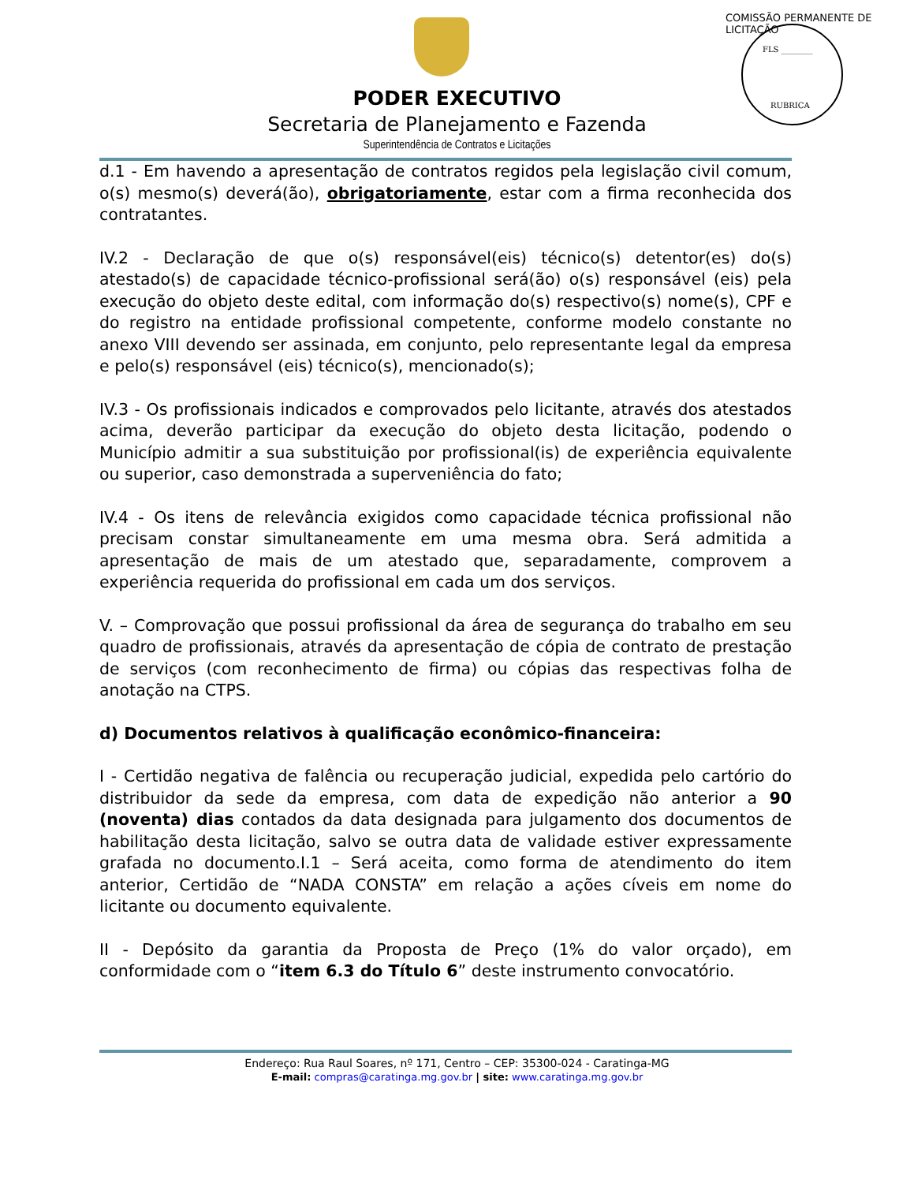FLS ________
RUBRICA
COMISSÃO PERMANENTE DE LICITAÇÃO
PODER EXECUTIVO
Secretaria de Planejamento e Fazenda
Superintendência de Contratos e Licitações
d.1 - Em havendo a apresentação de contratos regidos pela legislação civil comum, o(s) mesmo(s) deverá(ão), obrigatoriamente, estar com a firma reconhecida dos contratantes.
IV.2 - Declaração de que o(s) responsável(eis) técnico(s) detentor(es) do(s) atestado(s) de capacidade técnico-profissional será(ão) o(s) responsável (eis) pela execução do objeto deste edital, com informação do(s) respectivo(s) nome(s), CPF e do registro na entidade profissional competente, conforme modelo constante no anexo VIII devendo ser assinada, em conjunto, pelo representante legal da empresa e pelo(s) responsável (eis) técnico(s), mencionado(s);
IV.3 - Os profissionais indicados e comprovados pelo licitante, através dos atestados acima, deverão participar da execução do objeto desta licitação, podendo o Município admitir a sua substituição por profissional(is) de experiência equivalente ou superior, caso demonstrada a superveniência do fato;
IV.4 - Os itens de relevância exigidos como capacidade técnica profissional não precisam constar simultaneamente em uma mesma obra. Será admitida a apresentação de mais de um atestado que, separadamente, comprovem a experiência requerida do profissional em cada um dos serviços.
V. – Comprovação que possui profissional da área de segurança do trabalho em seu quadro de profissionais, através da apresentação de cópia de contrato de prestação de serviços (com reconhecimento de firma) ou cópias das respectivas folha de anotação na CTPS.
d) Documentos relativos à qualificação econômico-financeira:
I - Certidão negativa de falência ou recuperação judicial, expedida pelo cartório do distribuidor da sede da empresa, com data de expedição não anterior a 90 (noventa) dias contados da data designada para julgamento dos documentos de habilitação desta licitação, salvo se outra data de validade estiver expressamente grafada no documento.I.1 – Será aceita, como forma de atendimento do item anterior, Certidão de “NADA CONSTA” em relação a ações cíveis em nome do licitante ou documento equivalente.
II - Depósito da garantia da Proposta de Preço (1% do valor orçado), em conformidade com o “item 6.3 do Título 6” deste instrumento convocatório.
Endereço: Rua Raul Soares, nº 171, Centro – CEP: 35300-024 - Caratinga-MG
E-mail: compras@caratinga.mg.gov.br | site: www.caratinga.mg.gov.br